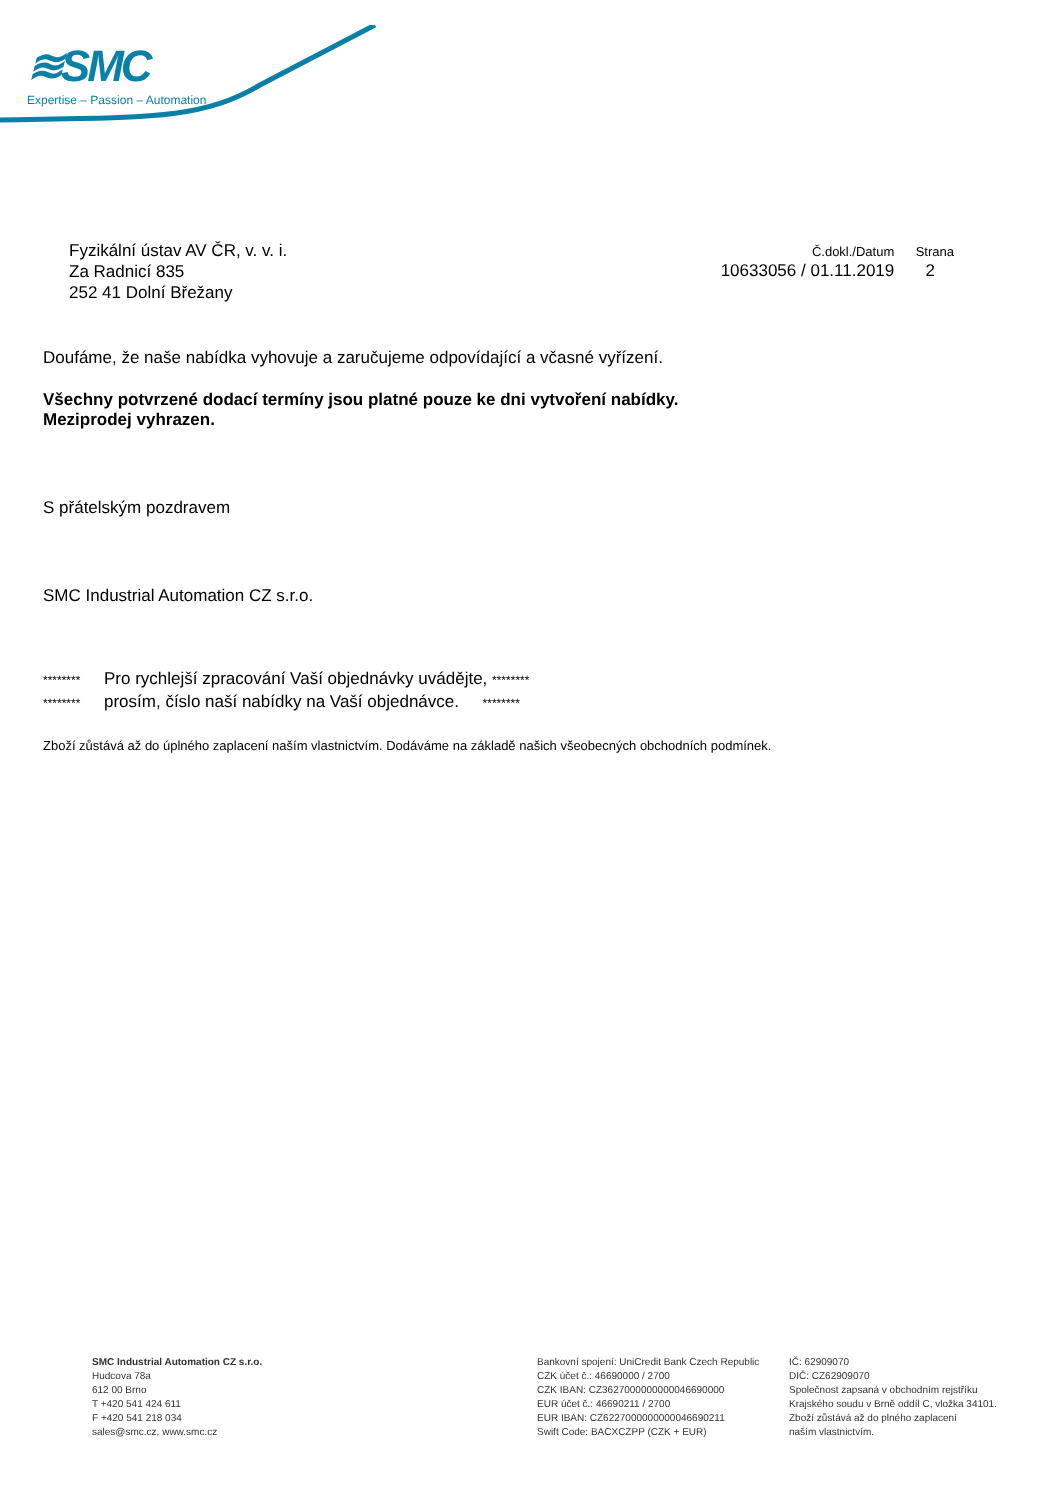≋SMC
Expertise – Passion – Automation
Fyzikální ústav AV ČR, v. v. i.
Za Radnicí 835
252 41 Dolní Břežany
| Č.dokl./Datum | Strana |
| --- | --- |
| 10633056 / 01.11.2019 | 2 |
Doufáme, že naše nabídka vyhovuje a zaručujeme odpovídající a včasné vyřízení.
Všechny potvrzené dodací termíny jsou platné pouze ke dni vytvoření nabídky.
Meziprodej vyhrazen.
S přátelským pozdravem
SMC Industrial Automation CZ s.r.o.
******** Pro rychlejší zpracování Vaší objednávky uvádějte, ********
******** prosím, číslo naší nabídky na Vaší objednávce. ********
Zboží zůstává až do úplného zaplacení naším vlastnictvím. Dodáváme na základě našich všeobecných obchodních podmínek.
SMC Industrial Automation CZ s.r.o.
Hudcova 78a
612 00 Brno
T +420 541 424 611
F +420 541 218 034
sales@smc.cz, www.smc.cz
Bankovní spojení: UniCredit Bank Czech Republic
CZK účet č.: 46690000 / 2700
CZK IBAN: CZ3627000000000046690000
EUR účet č.: 46690211 / 2700
EUR IBAN: CZ6227000000000046690211
Swift Code: BACXCZPP (CZK + EUR)
IČ: 62909070
DIČ: CZ62909070
Společnost zapsaná v obchodním rejstříku
Krajského soudu v Brně oddíl C, vložka 34101.
Zboží zůstává až do plného zaplacení
naším vlastnictvím.